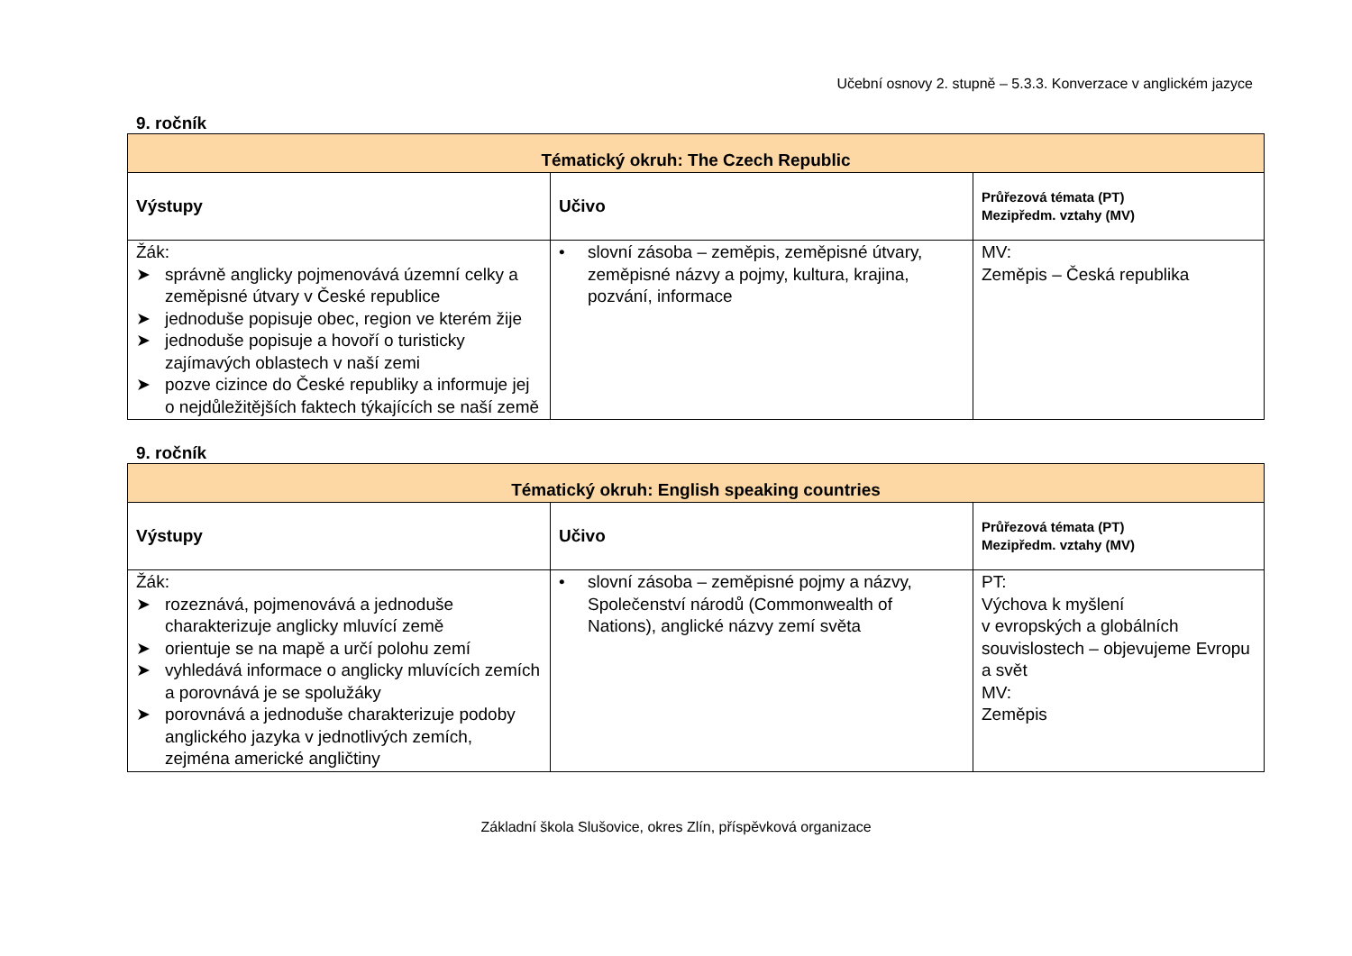Učební osnovy 2. stupně – 5.3.3. Konverzace v anglickém jazyce
9. ročník
| Tématický okruh: The Czech Republic | | |
| --- | --- | --- |
| Výstupy | Učivo | Průřezová témata (PT) Mezipředm. vztahy (MV) |
| Žák: ➤ správně anglicky pojmenovává územní celky a zeměpisné útvary v České republice ➤ jednoduše popisuje obec, region ve kterém žije ➤ jednoduše popisuje a hovoří o turisticky zajímavých oblastech v naší zemi ➤ pozve cizince do České republiky a informuje jej o nejdůležitějších faktech týkajících se naší země | • slovní zásoba – zeměpis, zeměpisné útvary, zeměpisné názvy a pojmy, kultura, krajina, pozvání, informace | MV: Zeměpis – Česká republika |
9. ročník
| Tématický okruh: English speaking countries | | |
| --- | --- | --- |
| Výstupy | Učivo | Průřezová témata (PT) Mezipředm. vztahy (MV) |
| Žák: ➤ rozeznává, pojmenovává a jednoduše charakterizuje anglicky mluvící země ➤ orientuje se na mapě a určí polohu zemí ➤ vyhledává informace o anglicky mluvících zemích a porovnává je se spolužáky ➤ porovnává a jednoduše charakterizuje podoby anglického jazyka v jednotlivých zemích, zejména americké angličtiny | • slovní zásoba – zeměpisné pojmy a názvy, Společenství národů (Commonwealth of Nations), anglické názvy zemí světa | PT: Výchova k myšlení v evropských a globálních souvislostech – objevujeme Evropu a svět MV: Zeměpis |
Základní škola Slušovice, okres Zlín, příspěvková organizace